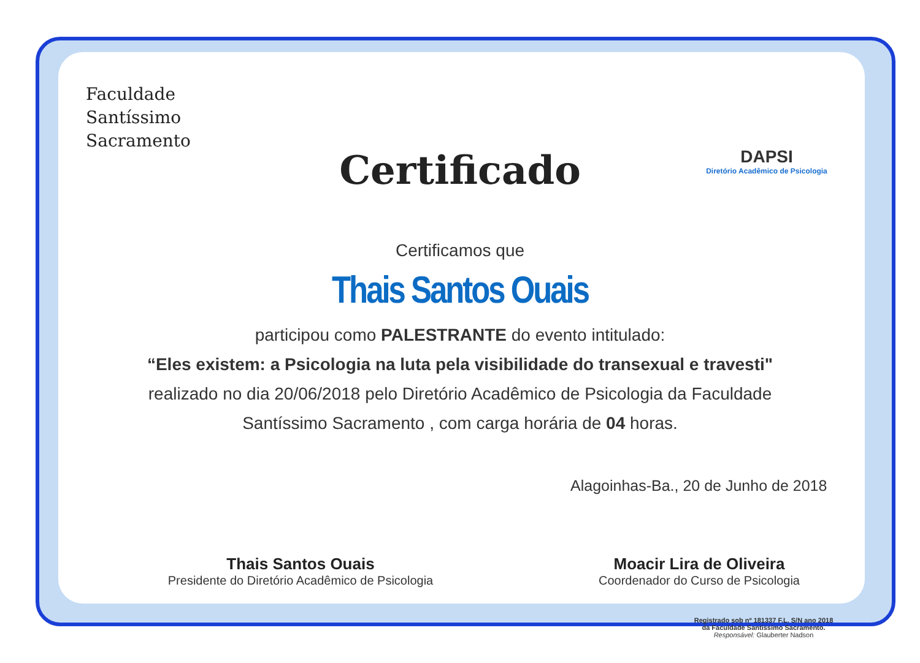Faculdade
Santíssimo
Sacramento
DAPSI
Diretório Acadêmico de Psicologia
Certificado
Certificamos que
Thais Santos Ouais
participou como PALESTRANTE do evento intitulado:
“Eles existem: a Psicologia na luta pela visibilidade do transexual e travesti"
realizado no dia 20/06/2018 pelo Diretório Acadêmico de Psicologia da Faculdade
Santíssimo Sacramento , com carga horária de 04 horas.
Alagoinhas-Ba., 20 de Junho de 2018
Thais Santos Ouais
Presidente do Diretório Acadêmico de Psicologia
Moacir Lira de Oliveira
Coordenador do Curso de Psicologia
Registrado sob nº 181337 F.L. S/N ano 2018
da Faculdade Santíssimo Sacramento.
Responsável: Glauberter Nadson